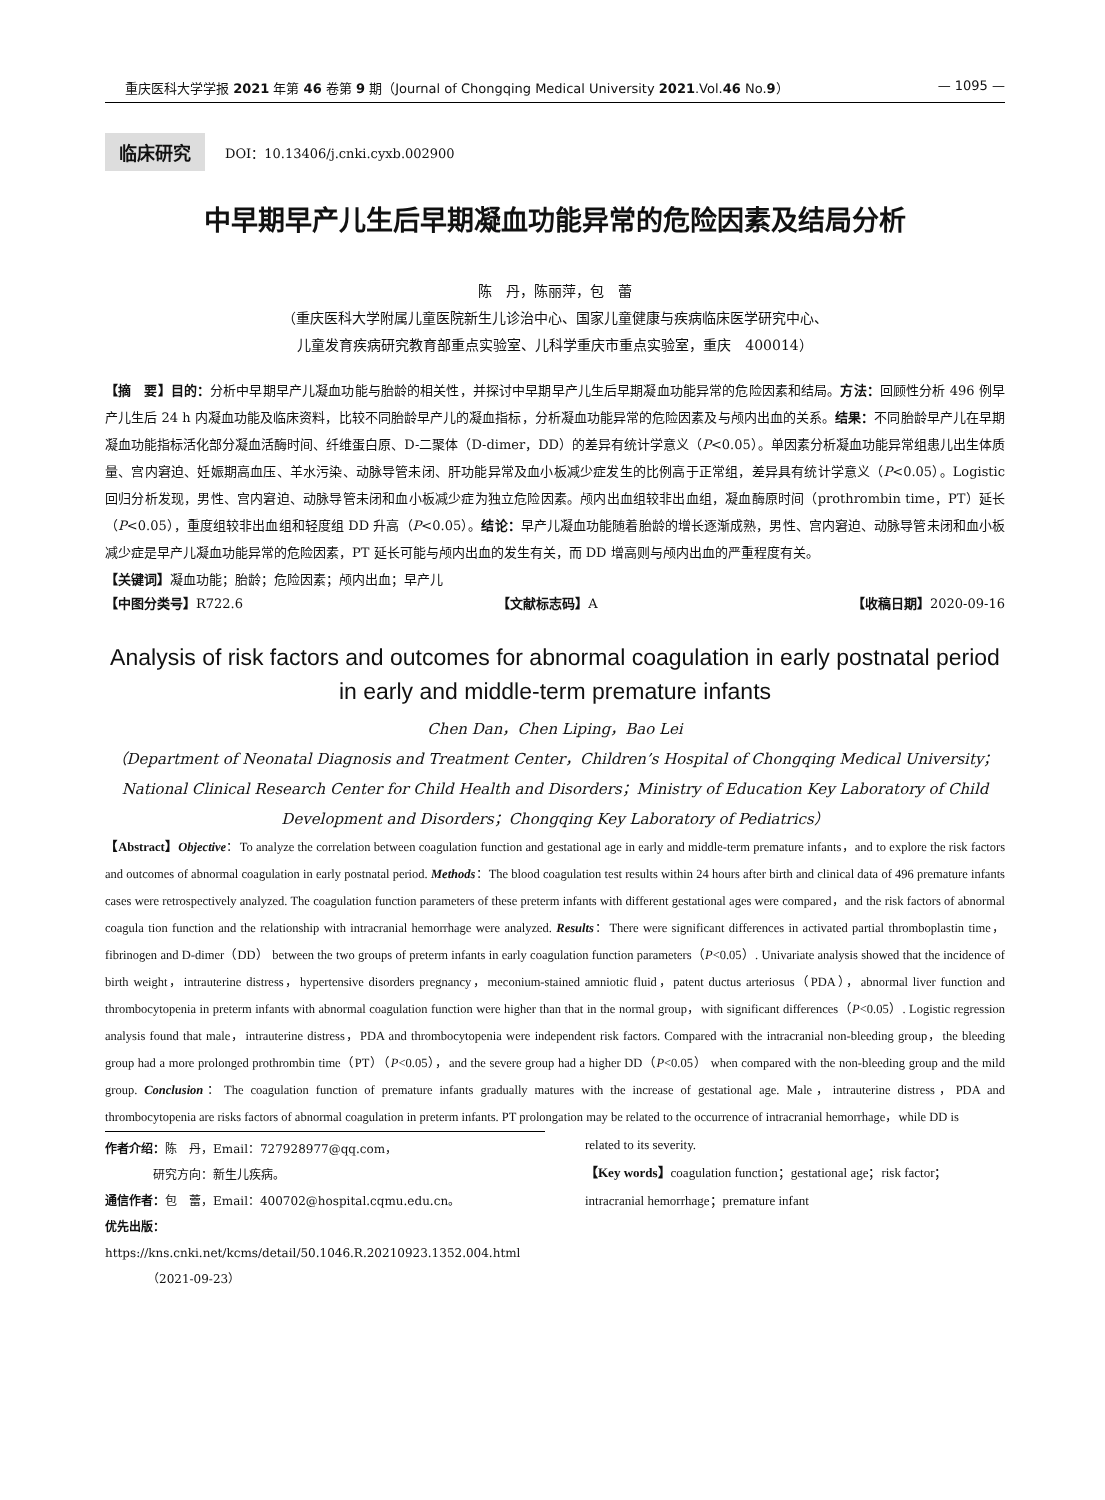重庆医科大学学报 2021 年第 46 卷第 9 期（Journal of Chongqing Medical University 2021.Vol.46 No.9） — 1095 —
临床研究 DOI：10.13406/j.cnki.cyxb.002900
中早期早产儿生后早期凝血功能异常的危险因素及结局分析
陈　丹，陈丽萍，包　蕾
（重庆医科大学附属儿童医院新生儿诊治中心、国家儿童健康与疾病临床医学研究中心、
儿童发育疾病研究教育部重点实验室、儿科学重庆市重点实验室，重庆　400014）
【摘　要】目的：分析中早期早产儿凝血功能与胎龄的相关性，并探讨中早期早产儿生后早期凝血功能异常的危险因素和结局。方法：回顾性分析 496 例早产儿生后 24 h 内凝血功能及临床资料，比较不同胎龄早产儿的凝血指标，分析凝血功能异常的危险因素及与颅内出血的关系。结果：不同胎龄早产儿在早期凝血功能指标活化部分凝血活酶时间、纤维蛋白原、D-二聚体（D-dimer，DD）的差异有统计学意义（P<0.05）。单因素分析凝血功能异常组患儿出生体质量、宫内窘迫、妊娠期高血压、羊水污染、动脉导管未闭、肝功能异常及血小板减少症发生的比例高于正常组，差异具有统计学意义（P<0.05）。Logistic 回归分析发现，男性、宫内窘迫、动脉导管未闭和血小板减少症为独立危险因素。颅内出血组较非出血组，凝血酶原时间（prothrombin time，PT）延长（P<0.05），重度组较非出血组和轻度组 DD 升高（P<0.05）。结论：早产儿凝血功能随着胎龄的增长逐渐成熟，男性、宫内窘迫、动脉导管未闭和血小板减少症是早产儿凝血功能异常的危险因素，PT 延长可能与颅内出血的发生有关，而 DD 增高则与颅内出血的严重程度有关。
【关键词】凝血功能；胎龄；危险因素；颅内出血；早产儿
【中图分类号】R722.6 【文献标志码】A 【收稿日期】2020-09-16
Analysis of risk factors and outcomes for abnormal coagulation in early postnatal period in early and middle-term premature infants
Chen Dan，Chen Liping，Bao Lei
（Department of Neonatal Diagnosis and Treatment Center，Children’s Hospital of Chongqing Medical University；National Clinical Research Center for Child Health and Disorders；Ministry of Education Key Laboratory of Child Development and Disorders；Chongqing Key Laboratory of Pediatrics）
【Abstract】Objective：To analyze the correlation between coagulation function and gestational age in early and middle-term premature infants，and to explore the risk factors and outcomes of abnormal coagulation in early postnatal period. Methods：The blood coagulation test results within 24 hours after birth and clinical data of 496 premature infants cases were retrospectively analyzed. The coagulation function parameters of these preterm infants with different gestational ages were compared，and the risk factors of abnormal coagula tion function and the relationship with intracranial hemorrhage were analyzed. Results：There were significant differences in activated partial thromboplastin time，fibrinogen and D-dimer（DD） between the two groups of preterm infants in early coagulation function parameters（P<0.05）. Univariate analysis showed that the incidence of birth weight，intrauterine distress，hypertensive disorders pregnancy，meconium-stained amniotic fluid，patent ductus arteriosus（PDA），abnormal liver function and thrombocytopenia in preterm infants with abnormal coagulation function were higher than that in the normal group，with significant differences（P<0.05）. Logistic regression analysis found that male，intrauterine distress，PDA and thrombocytopenia were independent risk factors. Compared with the intracranial non-bleeding group，the bleeding group had a more prolonged prothrombin time（PT）（P<0.05），and the severe group had a higher DD（P<0.05） when compared with the non-bleeding group and the mild group. Conclusion：The coagulation function of premature infants gradually matures with the increase of gestational age. Male，intrauterine distress，PDA and thrombocytopenia are risks factors of abnormal coagulation in preterm infants. PT prolongation may be related to the occurrence of intracranial hemorrhage，while DD is
作者介绍：陈　丹，Email：727928977@qq.com，
　　　　研究方向：新生儿疾病。
通信作者：包　蕾，Email：400702@hospital.cqmu.edu.cn。
优先出版：https://kns.cnki.net/kcms/detail/50.1046.R.20210923.1352.004.html
　　　　（2021-09-23）
related to its severity.
【Key words】coagulation function；gestational age；risk factor；intracranial hemorrhage；premature infant